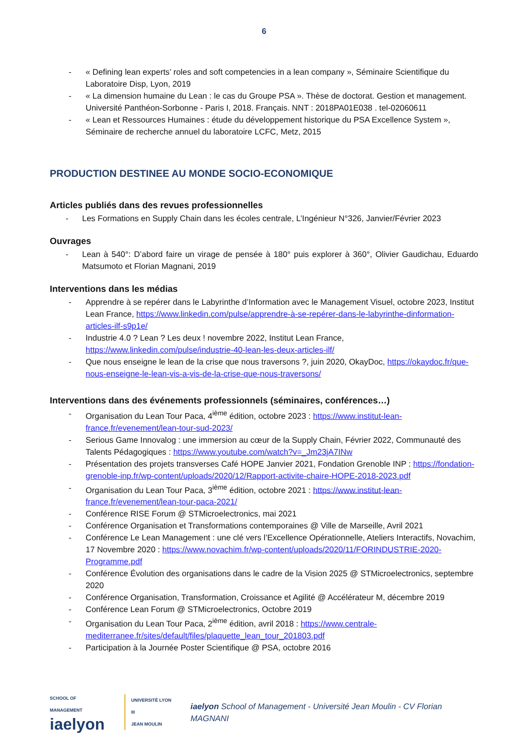6
- « Defining lean experts’ roles and soft competencies in a lean company », Séminaire Scientifique du Laboratoire Disp, Lyon, 2019
- « La dimension humaine du Lean : le cas du Groupe PSA ». Thèse de doctorat. Gestion et management. Université Panthéon-Sorbonne - Paris I, 2018. Français. NNT : 2018PA01E038 . tel-02060611
- « Lean et Ressources Humaines : étude du développement historique du PSA Excellence System », Séminaire de recherche annuel du laboratoire LCFC, Metz, 2015
PRODUCTION DESTINEE AU MONDE SOCIO-ECONOMIQUE
Articles publiés dans des revues professionnelles
- Les Formations en Supply Chain dans les écoles centrale, L’Ingénieur N°326, Janvier/Février 2023
Ouvrages
- Lean à 540°: D’abord faire un virage de pensée à 180° puis explorer à 360°, Olivier Gaudichau, Eduardo Matsumoto et Florian Magnani, 2019
Interventions dans les médias
- Apprendre à se repérer dans le Labyrinthe d’Information avec le Management Visuel, octobre 2023, Institut Lean France, https://www.linkedin.com/pulse/apprendre-à-se-repérer-dans-le-labyrinthe-dinformation-articles-ilf-s9p1e/
- Industrie 4.0 ? Lean ? Les deux ! novembre 2022, Institut Lean France, https://www.linkedin.com/pulse/industrie-40-lean-les-deux-articles-ilf/
- Que nous enseigne le lean de la crise que nous traversons ?, juin 2020, OkayDoc, https://okaydoc.fr/que-nous-enseigne-le-lean-vis-a-vis-de-la-crise-que-nous-traversons/
Interventions dans des événements professionnels (séminaires, conférences…)
- Organisation du Lean Tour Paca, 4<sup>ième</sup> édition, octobre 2023 : https://www.institut-lean-france.fr/evenement/lean-tour-sud-2023/
- Serious Game Innovalog : une immersion au cœur de la Supply Chain, Février 2022, Communauté des Talents Pédagogiques : https://www.youtube.com/watch?v=_Jm23jA7INw
- Présentation des projets transverses Café HOPE Janvier 2021, Fondation Grenoble INP : https://fondation-grenoble-inp.fr/wp-content/uploads/2020/12/Rapport-activite-chaire-HOPE-2018-2023.pdf
- Organisation du Lean Tour Paca, 3<sup>ième</sup> édition, octobre 2021 : https://www.institut-lean-france.fr/evenement/lean-tour-paca-2021/
- Conférence RISE Forum @ STMicroelectronics, mai 2021
- Conférence Organisation et Transformations contemporaines @ Ville de Marseille, Avril 2021
- Conférence Le Lean Management : une clé vers l’Excellence Opérationnelle, Ateliers Interactifs, Novachim, 17 Novembre 2020 : https://www.novachim.fr/wp-content/uploads/2020/11/FORINDUSTRIE-2020-Programme.pdf
- Conférence Évolution des organisations dans le cadre de la Vision 2025 @ STMicroelectronics, septembre 2020
- Conférence Organisation, Transformation, Croissance et Agilité @ Accélérateur M, décembre 2019
- Conférence Lean Forum @ STMicroelectronics, Octobre 2019
- Organisation du Lean Tour Paca, 2<sup>ième</sup> édition, avril 2018 : https://www.centrale-mediterranee.fr/sites/default/files/plaquette_lean_tour_201803.pdf
- Participation à la Journée Poster Scientifique @ PSA, octobre 2016
SCHOOL OF MANAGEMENT
iaelyon
UNIVERSITÉ LYON III
JEAN MOULIN
iaelyon School of Management - Université Jean Moulin - CV Florian MAGNANI